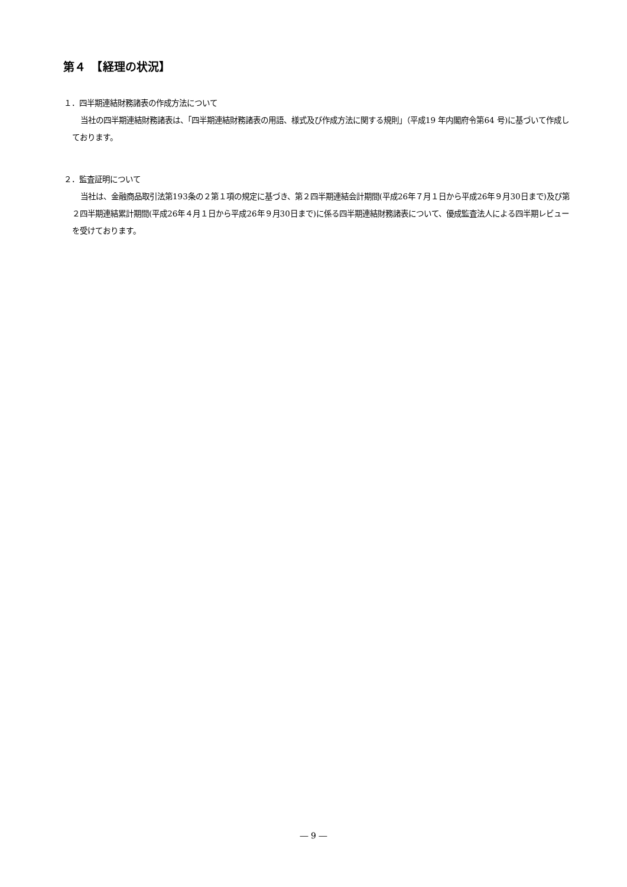第４　【経理の状況】
１．四半期連結財務諸表の作成方法について
当社の四半期連結財務諸表は、「四半期連結財務諸表の用語、様式及び作成方法に関する規則」（平成19 年内閣府令第64 号)に基づいて作成しております。
２．監査証明について
当社は、金融商品取引法第193条の２第１項の規定に基づき、第２四半期連結会計期間(平成26年７月１日から平成26年９月30日まで)及び第２四半期連結累計期間(平成26年４月１日から平成26年９月30日まで)に係る四半期連結財務諸表について、優成監査法人による四半期レビューを受けております。
― 9 ―